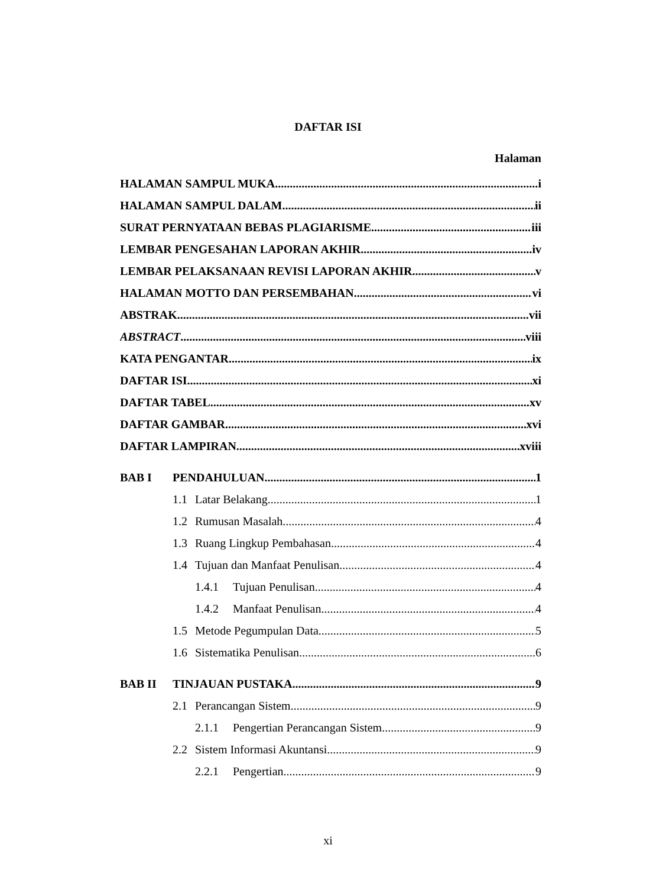DAFTAR ISI
Halaman
HALAMAN SAMPUL MUKA i
HALAMAN SAMPUL DALAM ii
SURAT PERNYATAAN BEBAS PLAGIARISME iii
LEMBAR PENGESAHAN LAPORAN AKHIR iv
LEMBAR PELAKSANAAN REVISI LAPORAN AKHIR v
HALAMAN MOTTO DAN PERSEMBAHAN vi
ABSTRAK vii
ABSTRACT viii
KATA PENGANTAR ix
DAFTAR ISI xi
DAFTAR TABEL xv
DAFTAR GAMBAR xvi
DAFTAR LAMPIRAN xviii
BAB I PENDAHULUAN 1
1.1 Latar Belakang 1
1.2 Rumusan Masalah 4
1.3 Ruang Lingkup Pembahasan 4
1.4 Tujuan dan Manfaat Penulisan 4
1.4.1 Tujuan Penulisan 4
1.4.2 Manfaat Penulisan 4
1.5 Metode Pegumpulan Data 5
1.6 Sistematika Penulisan 6
BAB II TINJAUAN PUSTAKA 9
2.1 Perancangan Sistem 9
2.1.1 Pengertian Perancangan Sistem 9
2.2 Sistem Informasi Akuntansi 9
2.2.1 Pengertian 9
xi